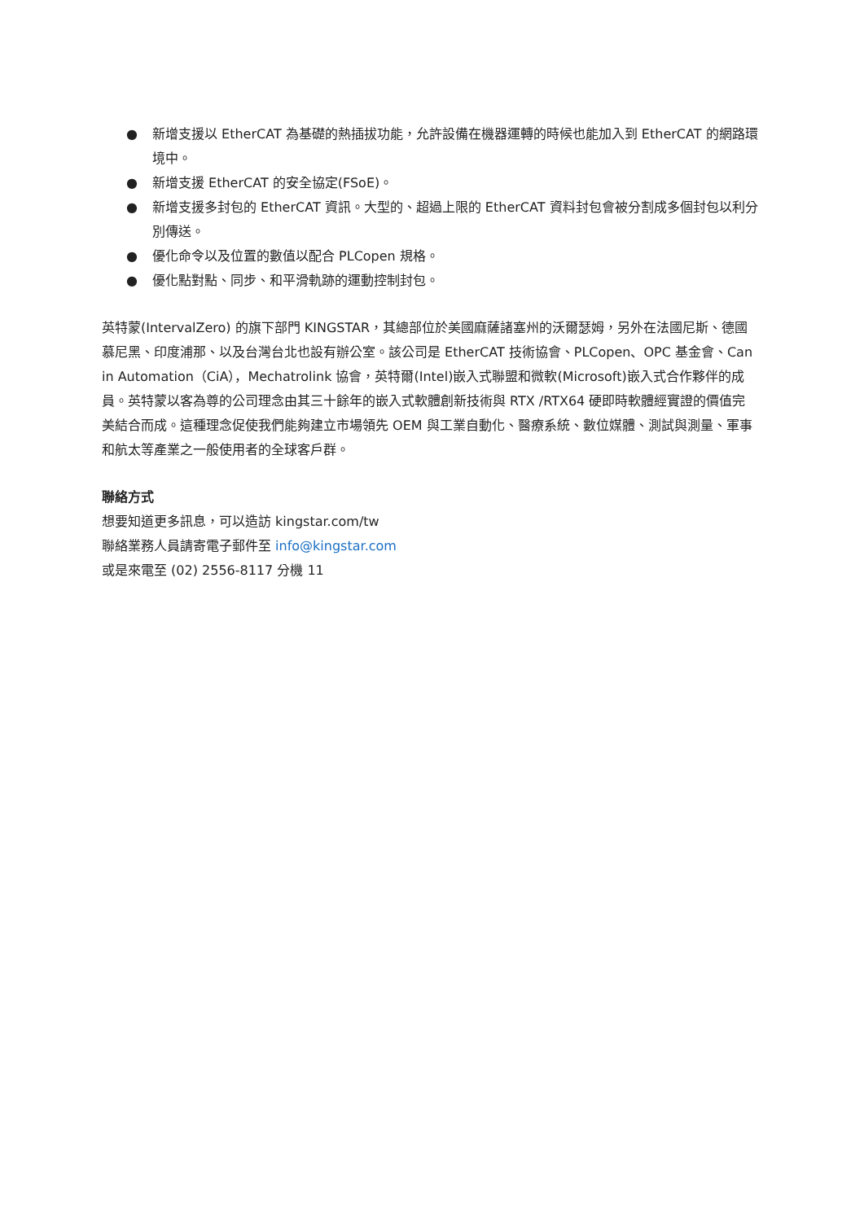● 新增支援以 EtherCAT 為基礎的熱插拔功能，允許設備在機器運轉的時候也能加入到 EtherCAT 的網路環境中。
● 新增支援 EtherCAT 的安全協定(FSoE)。
● 新增支援多封包的 EtherCAT 資訊。大型的、超過上限的 EtherCAT 資料封包會被分割成多個封包以利分別傳送。
● 優化命令以及位置的數值以配合 PLCopen 規格。
● 優化點對點、同步、和平滑軌跡的運動控制封包。
英特蒙(IntervalZero) 的旗下部門 KINGSTAR，其總部位於美國麻薩諸塞州的沃爾瑟姆，另外在法國尼斯、德國慕尼黑、印度浦那、以及台灣台北也設有辦公室。該公司是 EtherCAT 技術協會、PLCopen、OPC 基金會、Can in Automation（CiA），Mechatrolink 協會，英特爾(Intel)嵌入式聯盟和微軟(Microsoft)嵌入式合作夥伴的成員。英特蒙以客為尊的公司理念由其三十餘年的嵌入式軟體創新技術與 RTX /RTX64 硬即時軟體經實證的價值完美結合而成。這種理念促使我們能夠建立市場領先 OEM 與工業自動化、醫療系統、數位媒體、測試與測量、軍事和航太等產業之一般使用者的全球客戶群。
聯絡方式
想要知道更多訊息，可以造訪 kingstar.com/tw
聯絡業務人員請寄電子郵件至 info@kingstar.com
或是來電至 (02) 2556-8117 分機 11